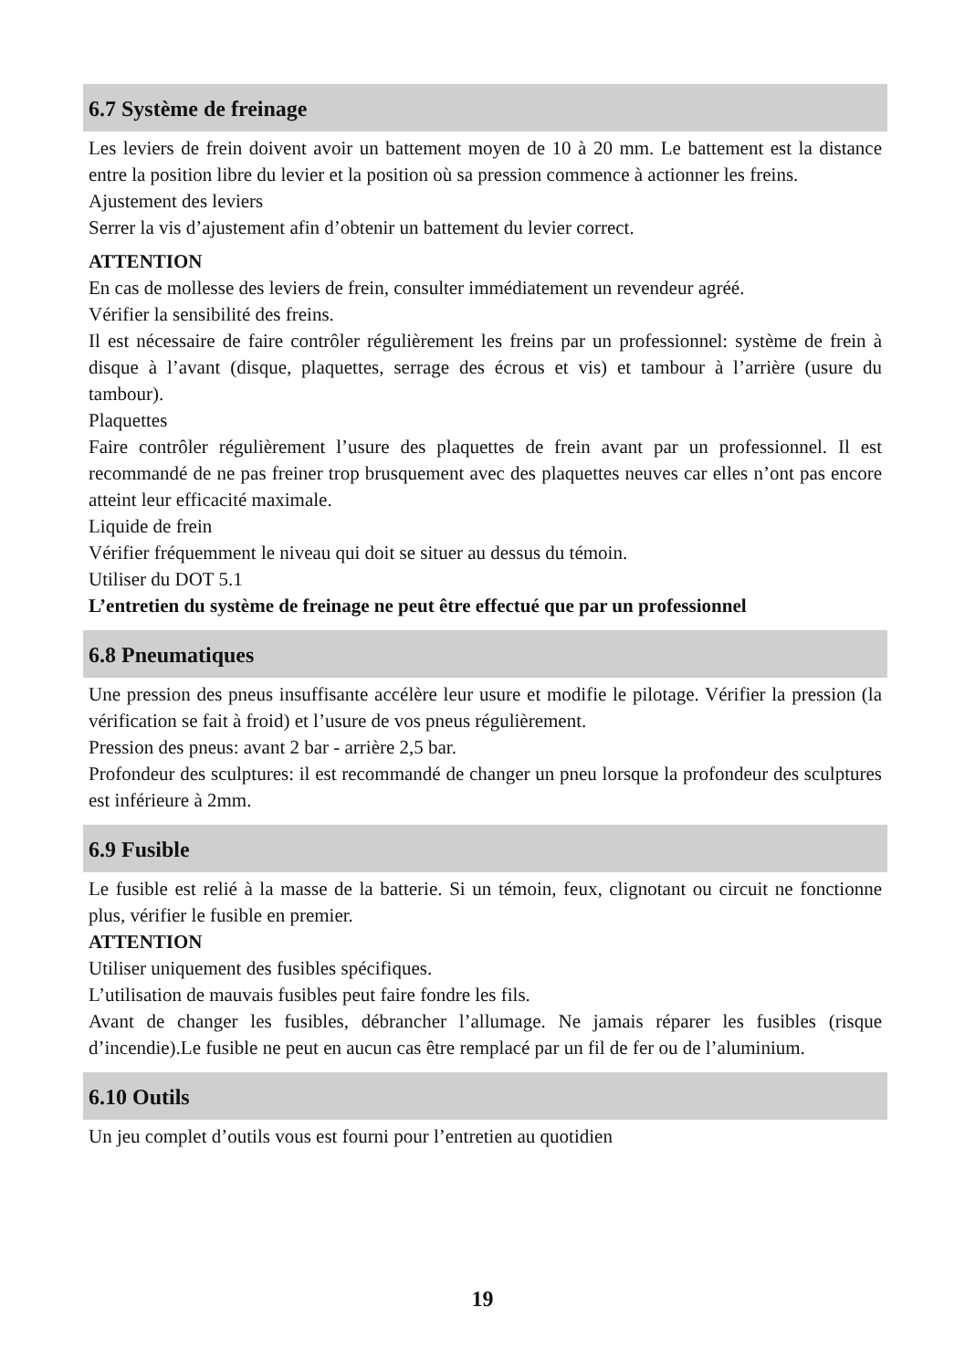6.7 Système de freinage
Les leviers de frein doivent avoir un battement moyen de 10 à 20 mm. Le battement est la distance entre la position libre du levier et la position où sa pression commence à actionner les freins.
Ajustement des leviers
Serrer la vis d’ajustement afin d’obtenir un battement du levier correct.
ATTENTION
En cas de mollesse des leviers de frein, consulter immédiatement un revendeur agréé.
Vérifier la sensibilité des freins.
Il est nécessaire de faire contrôler régulièrement les freins par un professionnel: système de frein à disque à l’avant (disque, plaquettes, serrage des écrous et vis) et tambour à l’arrière (usure du tambour).
Plaquettes
Faire contrôler régulièrement l’usure des plaquettes de frein avant par un professionnel. Il est recommandé de ne pas freiner trop brusquement avec des plaquettes neuves car elles n’ont pas encore atteint leur efficacité maximale.
Liquide de frein
Vérifier fréquemment le niveau qui doit se situer au dessus du témoin.
Utiliser du DOT 5.1
L’entretien du système de freinage ne peut être effectué que par un professionnel
6.8 Pneumatiques
Une pression des pneus insuffisante accélère leur usure et modifie le pilotage. Vérifier la pression (la vérification se fait à froid) et l’usure de vos pneus régulièrement.
Pression des pneus: avant 2 bar - arrière 2,5 bar.
Profondeur des sculptures: il est recommandé de changer un pneu lorsque la profondeur des sculptures est inférieure à 2mm.
6.9 Fusible
Le fusible est relié à la masse de la batterie. Si un témoin, feux, clignotant ou circuit ne fonctionne plus, vérifier le fusible en premier.
ATTENTION
Utiliser uniquement des fusibles spécifiques.
L’utilisation de mauvais fusibles peut faire fondre les fils.
Avant de changer les fusibles, débrancher l’allumage. Ne jamais réparer les fusibles (risque d’incendie).Le fusible ne peut en aucun cas être remplacé par un fil de fer ou de l’aluminium.
6.10 Outils
Un jeu complet d’outils vous est fourni pour l’entretien au quotidien
19